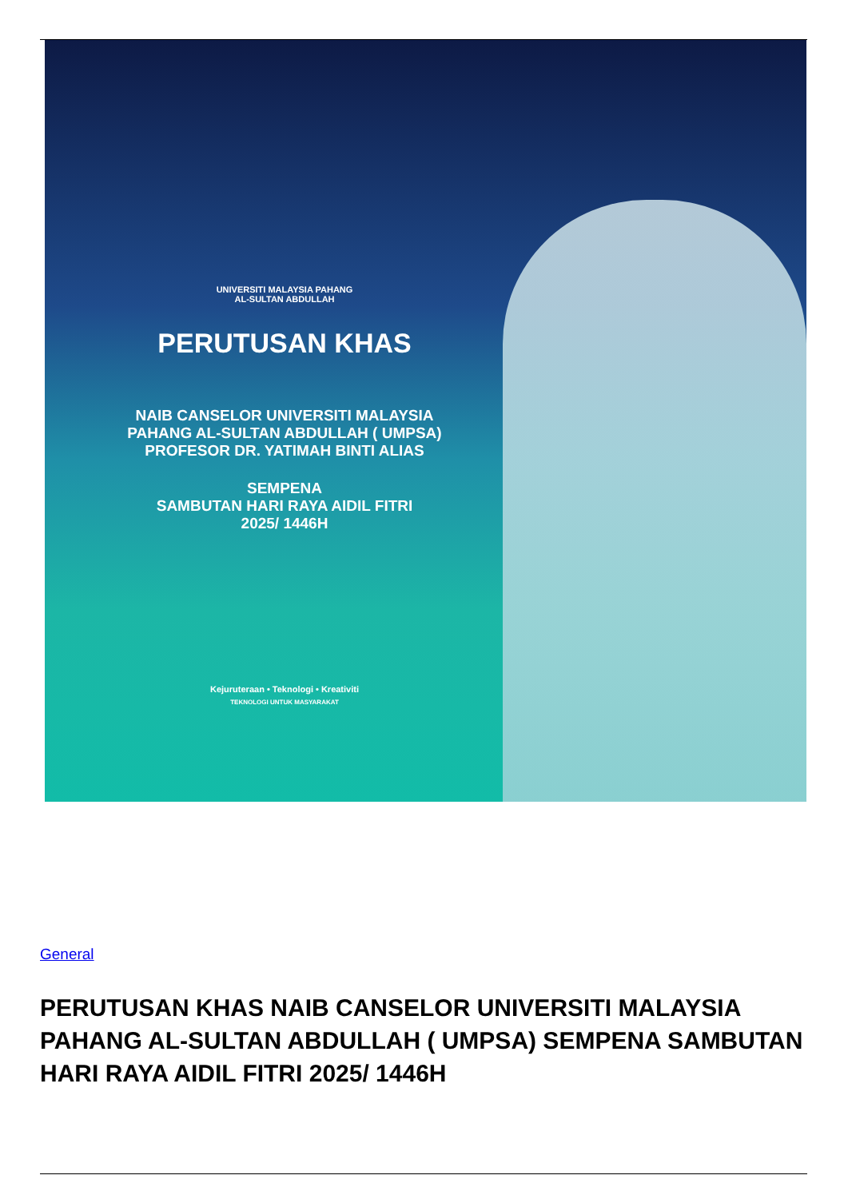UNIVERSITI MALAYSIA PAHANG
AL-SULTAN ABDULLAH
PERUTUSAN KHAS
NAIB CANSELOR UNIVERSITI MALAYSIA
PAHANG AL-SULTAN ABDULLAH ( UMPSA)
PROFESOR DR. YATIMAH BINTI ALIAS
SEMPENA
SAMBUTAN HARI RAYA AIDIL FITRI
2025/ 1446H
Kejuruteraan • Teknologi • Kreativiti
TEKNOLOGI UNTUK MASYARAKAT
General
PERUTUSAN KHAS NAIB CANSELOR UNIVERSITI MALAYSIA PAHANG AL-SULTAN ABDULLAH ( UMPSA) SEMPENA SAMBUTAN HARI RAYA AIDIL FITRI 2025/ 1446H